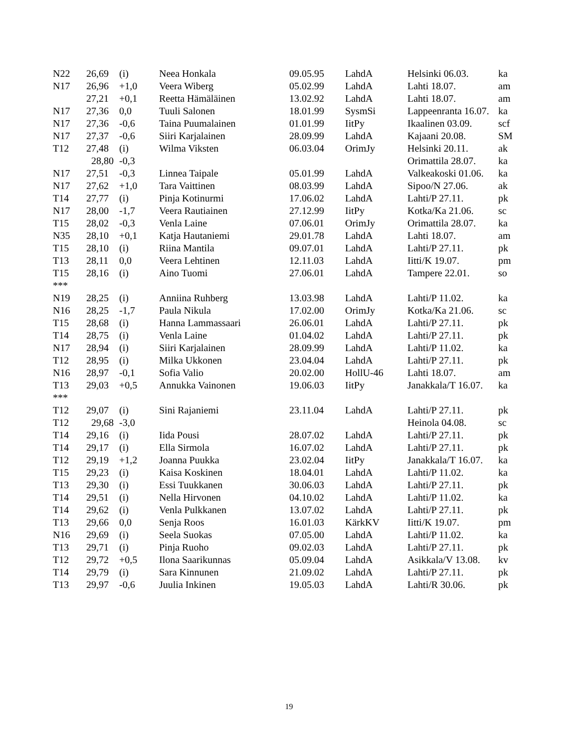| N22 | 26,69 | (i) | Neea Honkala | 09.05.95 | LahdA | Helsinki 06.03. | ka |
| N17 | 26,96 | +1,0 | Veera Wiberg | 05.02.99 | LahdA | Lahti 18.07. | am |
| | 27,21 | +0,1 | Reetta Hämäläinen | 13.02.92 | LahdA | Lahti 18.07. | am |
| N17 | 27,36 | 0,0 | Tuuli Salonen | 18.01.99 | SysmSi | Lappeenranta 16.07. | ka |
| N17 | 27,36 | -0,6 | Taina Puumalainen | 01.01.99 | IitPy | Ikaalinen 03.09. | scf |
| N17 | 27,37 | -0,6 | Siiri Karjalainen | 28.09.99 | LahdA | Kajaani 20.08. | SM |
| T12 | 27,48 | (i) | Wilma Viksten | 06.03.04 | OrimJy | Helsinki 20.11. | ak |
| | 28,80 | -0,3 | | | | Orimattila 28.07. | ka |
| N17 | 27,51 | -0,3 | Linnea Taipale | 05.01.99 | LahdA | Valkeakoski 01.06. | ka |
| N17 | 27,62 | +1,0 | Tara Vaittinen | 08.03.99 | LahdA | Sipoo/N 27.06. | ak |
| T14 | 27,77 | (i) | Pinja Kotinurmi | 17.06.02 | LahdA | Lahti/P 27.11. | pk |
| N17 | 28,00 | -1,7 | Veera Rautiainen | 27.12.99 | IitPy | Kotka/Ka 21.06. | sc |
| T15 | 28,02 | -0,3 | Venla Laine | 07.06.01 | OrimJy | Orimattila 28.07. | ka |
| N35 | 28,10 | +0,1 | Katja Hautaniemi | 29.01.78 | LahdA | Lahti 18.07. | am |
| T15 | 28,10 | (i) | Riina Mantila | 09.07.01 | LahdA | Lahti/P 27.11. | pk |
| T13 | 28,11 | 0,0 | Veera Lehtinen | 12.11.03 | LahdA | Iitti/K 19.07. | pm |
| T15 | 28,16 | (i) | Aino Tuomi | 27.06.01 | LahdA | Tampere 22.01. | so |
| *** | | | | | | | |
| N19 | 28,25 | (i) | Anniina Ruhberg | 13.03.98 | LahdA | Lahti/P 11.02. | ka |
| N16 | 28,25 | -1,7 | Paula Nikula | 17.02.00 | OrimJy | Kotka/Ka 21.06. | sc |
| T15 | 28,68 | (i) | Hanna Lammassaari | 26.06.01 | LahdA | Lahti/P 27.11. | pk |
| T14 | 28,75 | (i) | Venla Laine | 01.04.02 | LahdA | Lahti/P 27.11. | pk |
| N17 | 28,94 | (i) | Siiri Karjalainen | 28.09.99 | LahdA | Lahti/P 11.02. | ka |
| T12 | 28,95 | (i) | Milka Ukkonen | 23.04.04 | LahdA | Lahti/P 27.11. | pk |
| N16 | 28,97 | -0,1 | Sofia Valio | 20.02.00 | HollU-46 | Lahti 18.07. | am |
| T13 | 29,03 | +0,5 | Annukka Vainonen | 19.06.03 | IitPy | Janakkala/T 16.07. | ka |
| *** | | | | | | | |
| T12 | 29,07 | (i) | Sini Rajaniemi | 23.11.04 | LahdA | Lahti/P 27.11. | pk |
| T12 | 29,68 | -3,0 | | | | Heinola 04.08. | sc |
| T14 | 29,16 | (i) | Iida Pousi | 28.07.02 | LahdA | Lahti/P 27.11. | pk |
| T14 | 29,17 | (i) | Ella Sirmola | 16.07.02 | LahdA | Lahti/P 27.11. | pk |
| T12 | 29,19 | +1,2 | Joanna Puukka | 23.02.04 | IitPy | Janakkala/T 16.07. | ka |
| T15 | 29,23 | (i) | Kaisa Koskinen | 18.04.01 | LahdA | Lahti/P 11.02. | ka |
| T13 | 29,30 | (i) | Essi Tuukkanen | 30.06.03 | LahdA | Lahti/P 27.11. | pk |
| T14 | 29,51 | (i) | Nella Hirvonen | 04.10.02 | LahdA | Lahti/P 11.02. | ka |
| T14 | 29,62 | (i) | Venla Pulkkanen | 13.07.02 | LahdA | Lahti/P 27.11. | pk |
| T13 | 29,66 | 0,0 | Senja Roos | 16.01.03 | KärkKV | Iitti/K 19.07. | pm |
| N16 | 29,69 | (i) | Seela Suokas | 07.05.00 | LahdA | Lahti/P 11.02. | ka |
| T13 | 29,71 | (i) | Pinja Ruoho | 09.02.03 | LahdA | Lahti/P 27.11. | pk |
| T12 | 29,72 | +0,5 | Ilona Saarikunnas | 05.09.04 | LahdA | Asikkala/V 13.08. | kv |
| T14 | 29,79 | (i) | Sara Kinnunen | 21.09.02 | LahdA | Lahti/P 27.11. | pk |
| T13 | 29,97 | -0,6 | Juulia Inkinen | 19.05.03 | LahdA | Lahti/R 30.06. | pk |
19